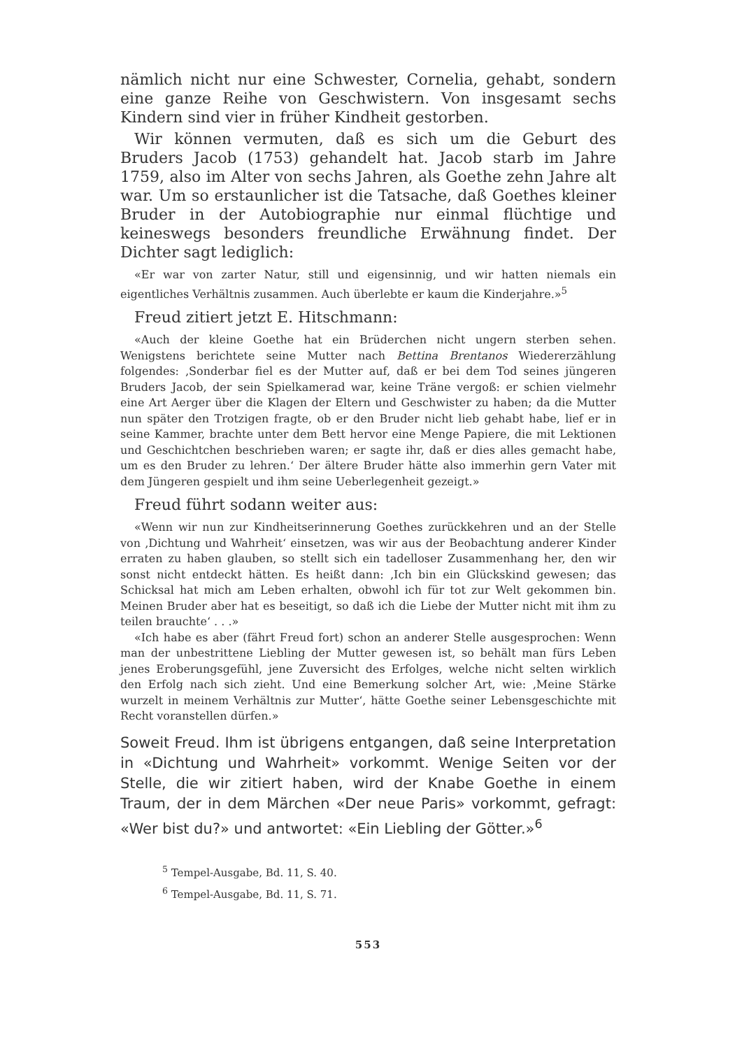nämlich nicht nur eine Schwester, Cornelia, gehabt, sondern eine ganze Reihe von Geschwistern. Von insgesamt sechs Kindern sind vier in früher Kindheit gestorben.
Wir können vermuten, daß es sich um die Geburt des Bruders Jacob (1753) gehandelt hat. Jacob starb im Jahre 1759, also im Alter von sechs Jahren, als Goethe zehn Jahre alt war. Um so erstaunlicher ist die Tatsache, daß Goethes kleiner Bruder in der Autobiographie nur einmal flüchtige und keineswegs besonders freundliche Erwähnung findet. Der Dichter sagt lediglich:
«Er war von zarter Natur, still und eigensinnig, und wir hatten niemals ein eigentliches Verhältnis zusammen. Auch überlebte er kaum die Kinderjahre.»<sup>5</sup>
Freud zitiert jetzt E. Hitschmann:
«Auch der kleine Goethe hat ein Brüderchen nicht ungern sterben sehen. Wenigstens berichtete seine Mutter nach Bettina Brentanos Wiedererzählung folgendes: ‚Sonderbar fiel es der Mutter auf, daß er bei dem Tod seines jüngeren Bruders Jacob, der sein Spielkamerad war, keine Träne vergoß: er schien vielmehr eine Art Aerger über die Klagen der Eltern und Geschwister zu haben; da die Mutter nun später den Trotzigen fragte, ob er den Bruder nicht lieb gehabt habe, lief er in seine Kammer, brachte unter dem Bett hervor eine Menge Papiere, die mit Lektionen und Geschichtchen beschrieben waren; er sagte ihr, daß er dies alles gemacht habe, um es den Bruder zu lehren.‘ Der ältere Bruder hätte also immerhin gern Vater mit dem Jüngeren gespielt und ihm seine Ueberlegenheit gezeigt.»
Freud führt sodann weiter aus:
«Wenn wir nun zur Kindheitserinnerung Goethes zurückkehren und an der Stelle von ‚Dichtung und Wahrheit‘ einsetzen, was wir aus der Beobachtung anderer Kinder erraten zu haben glauben, so stellt sich ein tadelloser Zusammenhang her, den wir sonst nicht entdeckt hätten. Es heißt dann: ‚Ich bin ein Glückskind gewesen; das Schicksal hat mich am Leben erhalten, obwohl ich für tot zur Welt gekommen bin. Meinen Bruder aber hat es beseitigt, so daß ich die Liebe der Mutter nicht mit ihm zu teilen brauchte‘ . . .»
«Ich habe es aber (fährt Freud fort) schon an anderer Stelle ausgesprochen: Wenn man der unbestrittene Liebling der Mutter gewesen ist, so behält man fürs Leben jenes Eroberungsgefühl, jene Zuversicht des Erfolges, welche nicht selten wirklich den Erfolg nach sich zieht. Und eine Bemerkung solcher Art, wie: ‚Meine Stärke wurzelt in meinem Verhältnis zur Mutter‘, hätte Goethe seiner Lebensgeschichte mit Recht voranstellen dürfen.»
Soweit Freud. Ihm ist übrigens entgangen, daß seine Interpretation in «Dichtung und Wahrheit» vorkommt. Wenige Seiten vor der Stelle, die wir zitiert haben, wird der Knabe Goethe in einem Traum, der in dem Märchen «Der neue Paris» vorkommt, gefragt: «Wer bist du?» und antwortet: «Ein Liebling der Götter.»<sup>6</sup>
<sup>5</sup> Tempel-Ausgabe, Bd. 11, S. 40.
<sup>6</sup> Tempel-Ausgabe, Bd. 11, S. 71.
553